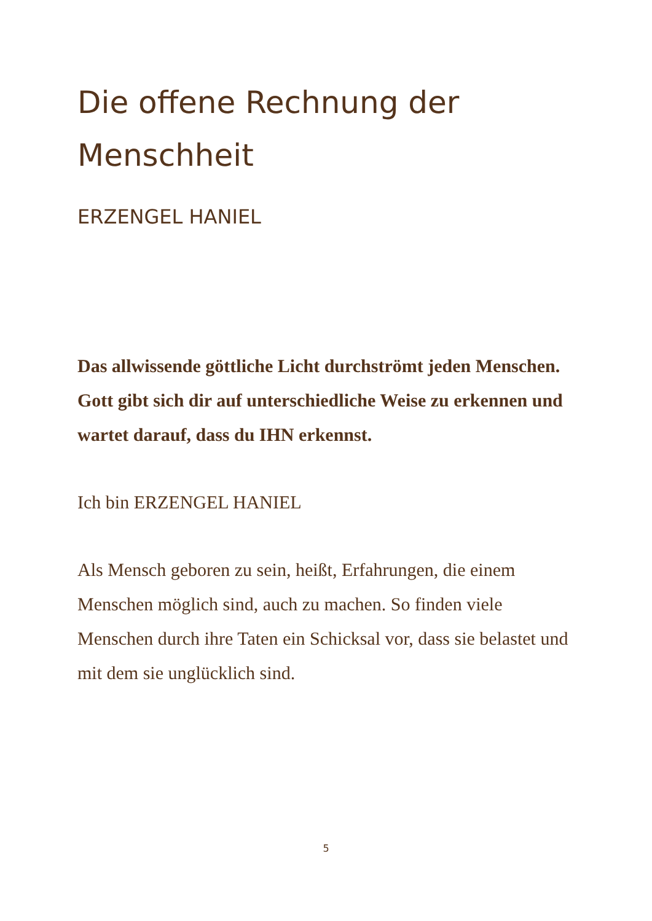Die offene Rechnung der Menschheit
ERZENGEL HANIEL
Das allwissende göttliche Licht durchströmt jeden Menschen. Gott gibt sich dir auf unterschiedliche Weise zu erkennen und wartet darauf, dass du IHN erkennst.
Ich bin ERZENGEL HANIEL
Als Mensch geboren zu sein, heißt, Erfahrungen, die einem Menschen möglich sind, auch zu machen. So finden viele Menschen durch ihre Taten ein Schicksal vor, dass sie belastet und mit dem sie unglücklich sind.
5